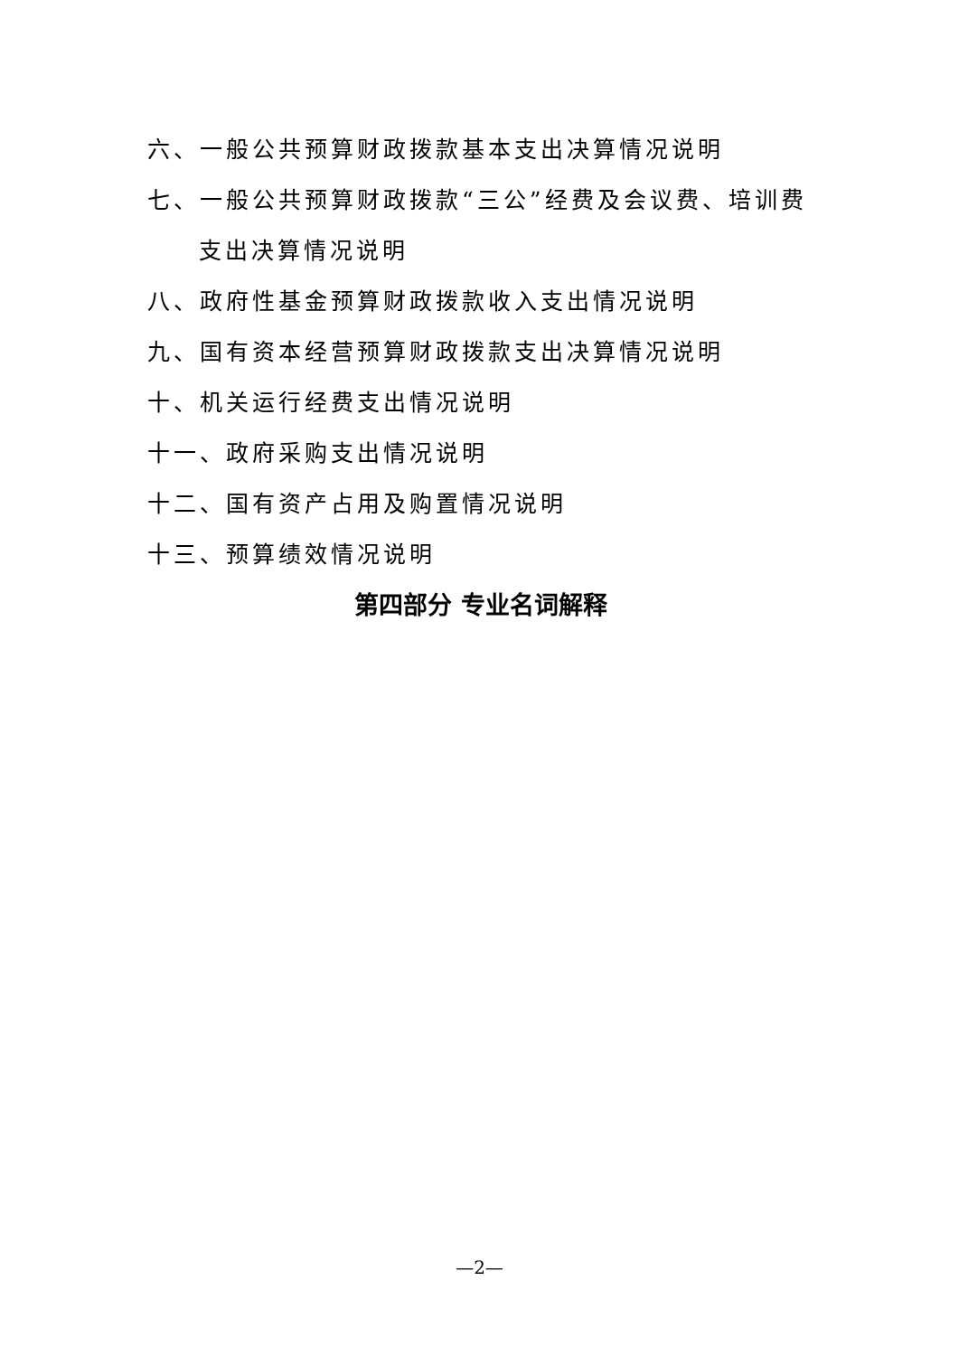六、一般公共预算财政拨款基本支出决算情况说明
七、一般公共预算财政拨款“三公”经费及会议费、培训费
支出决算情况说明
八、政府性基金预算财政拨款收入支出情况说明
九、国有资本经营预算财政拨款支出决算情况说明
十、机关运行经费支出情况说明
十一、政府采购支出情况说明
十二、国有资产占用及购置情况说明
十三、预算绩效情况说明
第四部分 专业名词解释
—2—